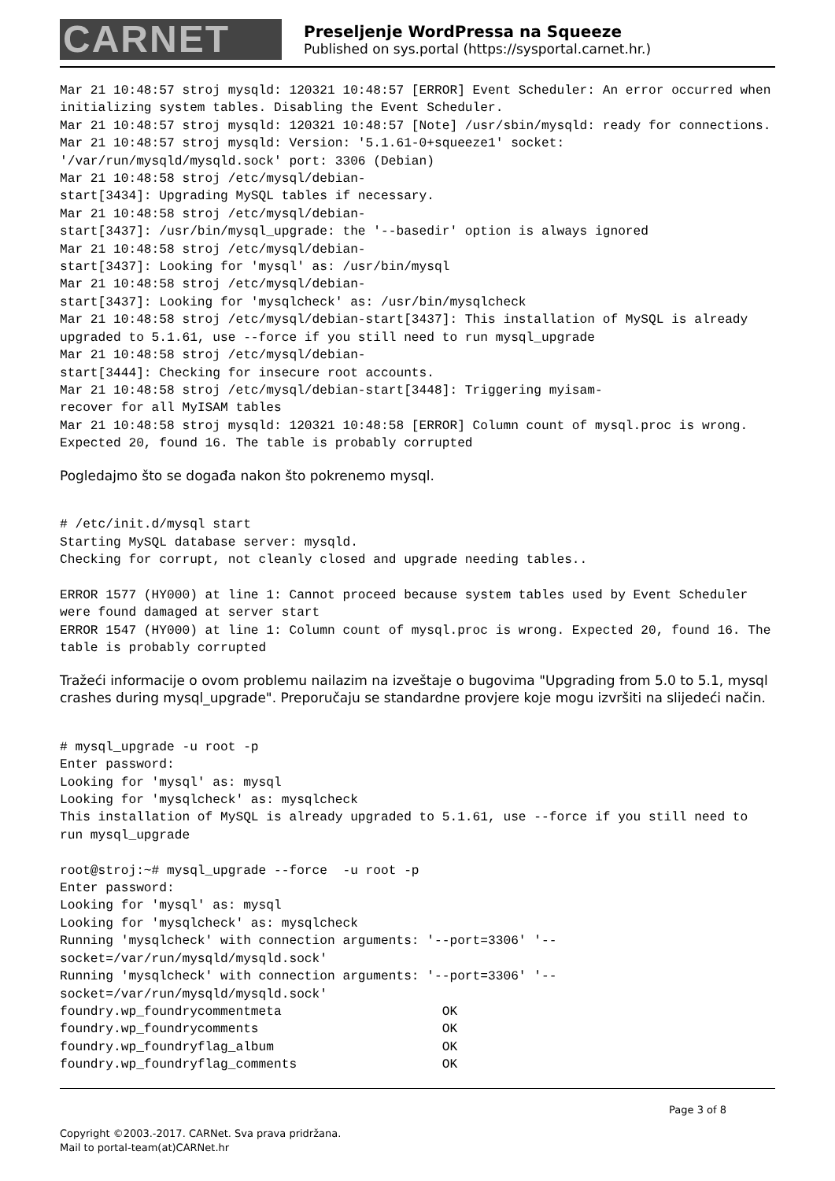CARNET
Preseljenje WordPressa na Squeeze
Published on sys.portal (https://sysportal.carnet.hr.)
Mar 21 10:48:57 stroj mysqld: 120321 10:48:57 [ERROR] Event Scheduler: An error occurred when initializing system tables. Disabling the Event Scheduler.
Mar 21 10:48:57 stroj mysqld: 120321 10:48:57 [Note] /usr/sbin/mysqld: ready for connections.
Mar 21 10:48:57 stroj mysqld: Version: '5.1.61-0+squeeze1' socket: '/var/run/mysqld/mysqld.sock' port: 3306 (Debian)
Mar 21 10:48:58 stroj /etc/mysql/debian-
start[3434]: Upgrading MySQL tables if necessary.
Mar 21 10:48:58 stroj /etc/mysql/debian-
start[3437]: /usr/bin/mysql_upgrade: the '--basedir' option is always ignored
Mar 21 10:48:58 stroj /etc/mysql/debian-
start[3437]: Looking for 'mysql' as: /usr/bin/mysql
Mar 21 10:48:58 stroj /etc/mysql/debian-
start[3437]: Looking for 'mysqlcheck' as: /usr/bin/mysqlcheck
Mar 21 10:48:58 stroj /etc/mysql/debian-start[3437]: This installation of MySQL is already upgraded to 5.1.61, use --force if you still need to run mysql_upgrade
Mar 21 10:48:58 stroj /etc/mysql/debian-
start[3444]: Checking for insecure root accounts.
Mar 21 10:48:58 stroj /etc/mysql/debian-start[3448]: Triggering myisam-
recover for all MyISAM tables
Mar 21 10:48:58 stroj mysqld: 120321 10:48:58 [ERROR] Column count of mysql.proc is wrong. Expected 20, found 16. The table is probably corrupted
Pogledajmo što se događa nakon što pokrenemo mysql.
# /etc/init.d/mysql start
Starting MySQL database server: mysqld.
Checking for corrupt, not cleanly closed and upgrade needing tables..

ERROR 1577 (HY000) at line 1: Cannot proceed because system tables used by Event Scheduler were found damaged at server start
ERROR 1547 (HY000) at line 1: Column count of mysql.proc is wrong. Expected 20, found 16. The table is probably corrupted
Tražeći informacije o ovom problemu nailazim na izveštaje o bugovima "Upgrading from 5.0 to 5.1, mysql crashes during mysql_upgrade". Preporučaju se standardne provjere koje mogu izvršiti na slijedeći način.
# mysql_upgrade -u root -p
Enter password:
Looking for 'mysql' as: mysql
Looking for 'mysqlcheck' as: mysqlcheck
This installation of MySQL is already upgraded to 5.1.61, use --force if you still need to run mysql_upgrade

root@stroj:~# mysql_upgrade --force  -u root -p
Enter password:
Looking for 'mysql' as: mysql
Looking for 'mysqlcheck' as: mysqlcheck
Running 'mysqlcheck' with connection arguments: '--port=3306' '--socket=/var/run/mysqld/mysqld.sock'
Running 'mysqlcheck' with connection arguments: '--port=3306' '--socket=/var/run/mysqld/mysqld.sock'
foundry.wp_foundrycommentmeta                     OK
foundry.wp_foundrycomments                        OK
foundry.wp_foundryflag_album                      OK
foundry.wp_foundryflag_comments                   OK
Page 3 of 8
Copyright ©2003.-2017. CARNet. Sva prava pridržana.
Mail to portal-team(at)CARNet.hr